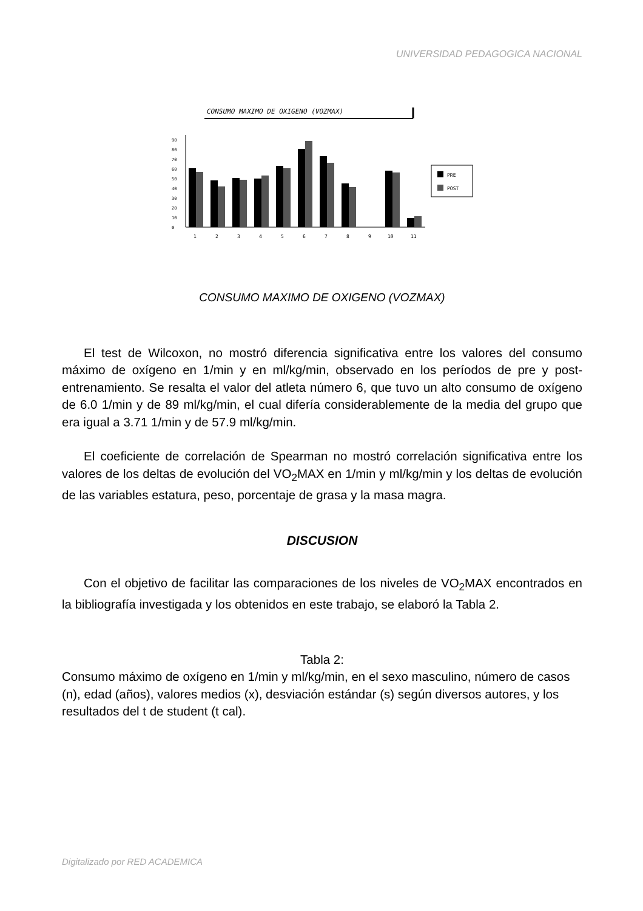UNIVERSIDAD PEDAGOGICA NACIONAL
CONSUMO MAXIMO DE OXIGENO (VOZMAX)
0
10
20
30
40
50
60
70
80
90
1
2
3
4
5
6
7
8
9
10
11
PRE
POST
CONSUMO MAXIMO DE OXIGENO (VOZMAX)
El test de Wilcoxon, no mostró diferencia significativa entre los valores del consumo máximo de oxígeno en 1/min y en ml/kg/min, observado en los períodos de pre y post-entrenamiento. Se resalta el valor del atleta número 6, que tuvo un alto consumo de oxígeno de 6.0 1/min y de 89 ml/kg/min, el cual difería considerablemente de la media del grupo que era igual a 3.71 1/min y de 57.9 ml/kg/min.
El coeficiente de correlación de Spearman no mostró correlación significativa entre los valores de los deltas de evolución del VO<sub>2</sub>MAX en 1/min y ml/kg/min y los deltas de evolución de las variables estatura, peso, porcentaje de grasa y la masa magra.
DISCUSION
Con el objetivo de facilitar las comparaciones de los niveles de VO<sub>2</sub>MAX encontrados en la bibliografía investigada y los obtenidos en este trabajo, se elaboró la Tabla 2.
Tabla 2:
Consumo máximo de oxígeno en 1/min y ml/kg/min, en el sexo masculino, número de casos (n), edad (años), valores medios (x), desviación estándar (s) según diversos autores, y los resultados del t de student (t cal).
Digitalizado por RED ACADEMICA